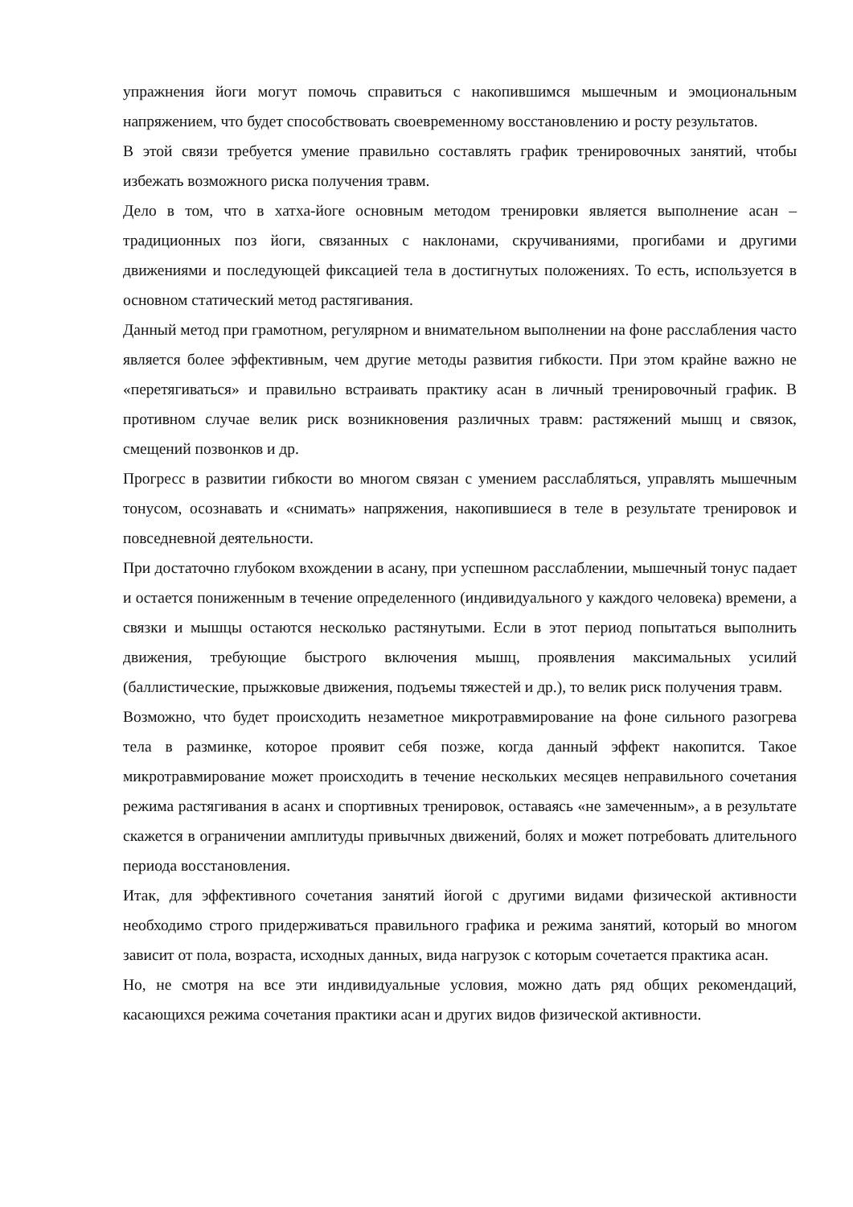упражнения йоги могут помочь справиться с накопившимся мышечным и эмоциональным напряжением, что будет способствовать своевременному восстановлению и росту результатов.
В этой связи требуется умение правильно составлять график тренировочных занятий, чтобы избежать возможного риска получения травм.
Дело в том, что в хатха-йоге основным методом тренировки является выполнение асан – традиционных поз йоги, связанных с наклонами, скручиваниями, прогибами и другими движениями и последующей фиксацией тела в достигнутых положениях. То есть, используется в основном статический метод растягивания.
Данный метод при грамотном, регулярном и внимательном выполнении на фоне расслабления часто является более эффективным, чем другие методы развития гибкости. При этом крайне важно не «перетягиваться» и правильно встраивать практику асан в личный тренировочный график. В противном случае велик риск возникновения различных травм: растяжений мышц и связок, смещений позвонков и др.
Прогресс в развитии гибкости во многом связан с умением расслабляться, управлять мышечным тонусом, осознавать и «снимать» напряжения, накопившиеся в теле в результате тренировок и повседневной деятельности.
При достаточно глубоком вхождении в асану, при успешном расслаблении, мышечный тонус падает и остается пониженным в течение определенного (индивидуального у каждого человека) времени, а связки и мышцы остаются несколько растянутыми. Если в этот период попытаться выполнить движения, требующие быстрого включения мышц, проявления максимальных усилий (баллистические, прыжковые движения, подъемы тяжестей и др.), то велик риск получения травм.
Возможно, что будет происходить незаметное микротравмирование на фоне сильного разогрева тела в разминке, которое проявит себя позже, когда данный эффект накопится. Такое микротравмирование может происходить в течение нескольких месяцев неправильного сочетания режима растягивания в асанх и спортивных тренировок, оставаясь «не замеченным», а в результате скажется в ограничении амплитуды привычных движений, болях и может потребовать длительного периода восстановления.
Итак, для эффективного сочетания занятий йогой с другими видами физической активности необходимо строго придерживаться правильного графика и режима занятий, который во многом зависит от пола, возраста, исходных данных, вида нагрузок с которым сочетается практика асан.
Но, не смотря на все эти индивидуальные условия, можно дать ряд общих рекомендаций, касающихся режима сочетания практики асан и других видов физической активности.